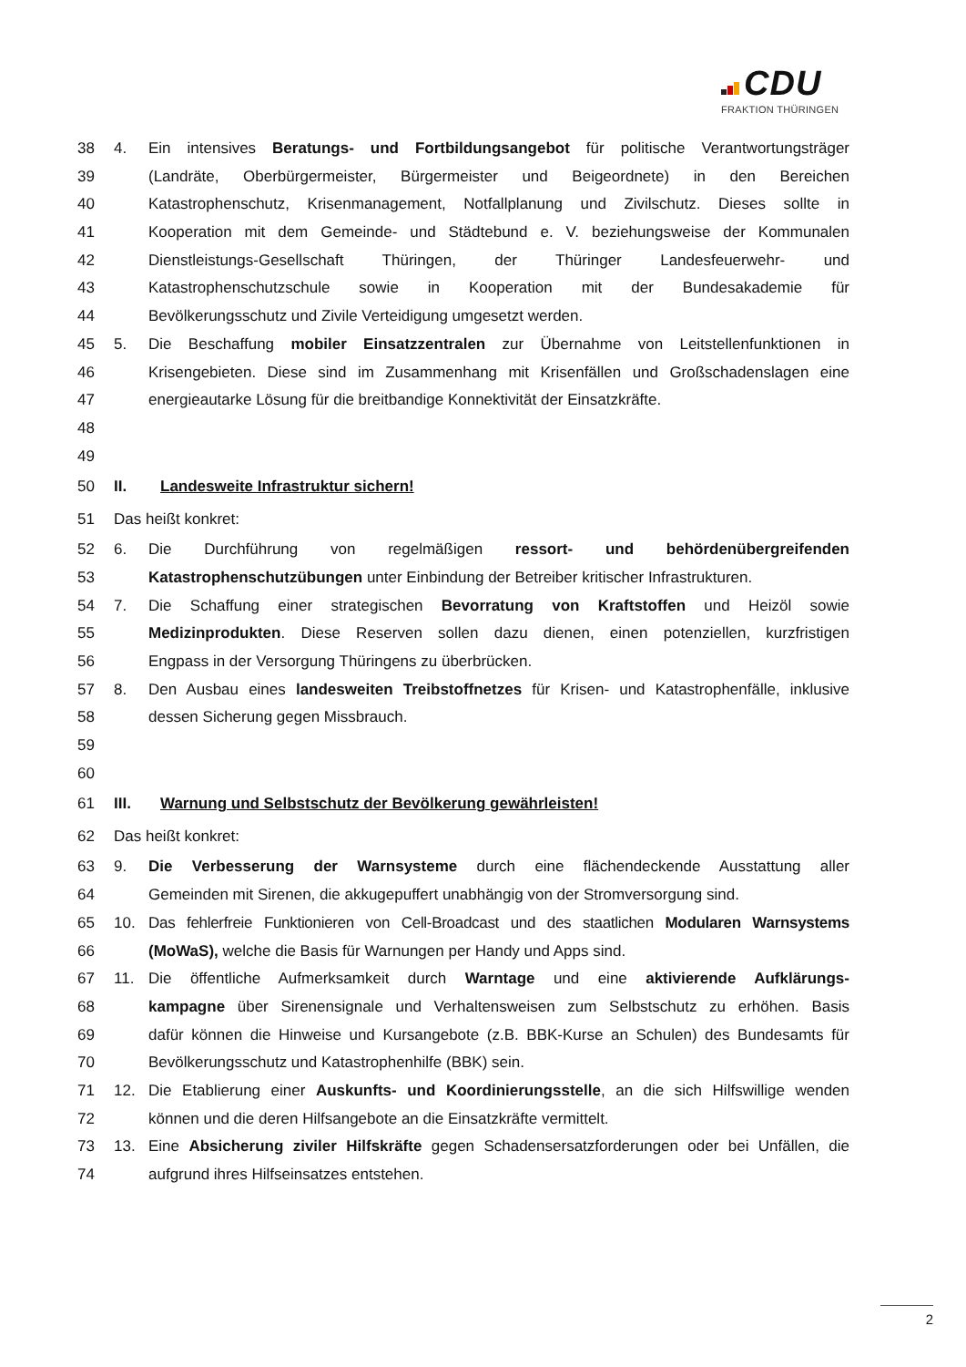CDU
FRAKTION THÜRINGEN
38 4. Ein intensives Beratungs- und Fortbildungsangebot für politische Verantwortungsträger
39 (Landräte, Oberbürgermeister, Bürgermeister und Beigeordnete) in den Bereichen
40 Katastrophenschutz, Krisenmanagement, Notfallplanung und Zivilschutz. Dieses sollte in
41 Kooperation mit dem Gemeinde- und Städtebund e. V. beziehungsweise der Kommunalen
42 Dienstleistungs-Gesellschaft Thüringen, der Thüringer Landesfeuerwehr- und
43 Katastrophenschutzschule sowie in Kooperation mit der Bundesakademie für
44 Bevölkerungsschutz und Zivile Verteidigung umgesetzt werden.
45 5. Die Beschaffung mobiler Einsatzzentralen zur Übernahme von Leitstellenfunktionen in
46 Krisengebieten. Diese sind im Zusammenhang mit Krisenfällen und Großschadenslagen eine
47 energieautarke Lösung für die breitbandige Konnektivität der Einsatzkräfte.
48
49
50 II. Landesweite Infrastruktur sichern!
51 Das heißt konkret:
52 6. Die Durchführung von regelmäßigen ressort- und behördenübergreifenden
53 Katastrophenschutzübungen unter Einbindung der Betreiber kritischer Infrastrukturen.
54 7. Die Schaffung einer strategischen Bevorratung von Kraftstoffen und Heizöl sowie
55 Medizinprodukten. Diese Reserven sollen dazu dienen, einen potenziellen, kurzfristigen
56 Engpass in der Versorgung Thüringens zu überbrücken.
57 8. Den Ausbau eines landesweiten Treibstoffnetzes für Krisen- und Katastrophenfälle, inklusive
58 dessen Sicherung gegen Missbrauch.
59
60
61 III. Warnung und Selbstschutz der Bevölkerung gewährleisten!
62 Das heißt konkret:
63 9. Die Verbesserung der Warnsysteme durch eine flächendeckende Ausstattung aller
64 Gemeinden mit Sirenen, die akkugepuffert unabhängig von der Stromversorgung sind.
65 10. Das fehlerfreie Funktionieren von Cell-Broadcast und des staatlichen Modularen Warnsystems
66 (MoWaS), welche die Basis für Warnungen per Handy und Apps sind.
67 11. Die öffentliche Aufmerksamkeit durch Warntage und eine aktivierende Aufklärungs-
68 kampagne über Sirenensignale und Verhaltensweisen zum Selbstschutz zu erhöhen. Basis
69 dafür können die Hinweise und Kursangebote (z.B. BBK-Kurse an Schulen) des Bundesamts für
70 Bevölkerungsschutz und Katastrophenhilfe (BBK) sein.
71 12. Die Etablierung einer Auskunfts- und Koordinierungsstelle, an die sich Hilfswillige wenden
72 können und die deren Hilfsangebote an die Einsatzkräfte vermittelt.
73 13. Eine Absicherung ziviler Hilfskräfte gegen Schadensersatzforderungen oder bei Unfällen, die
74 aufgrund ihres Hilfseinsatzes entstehen.
2